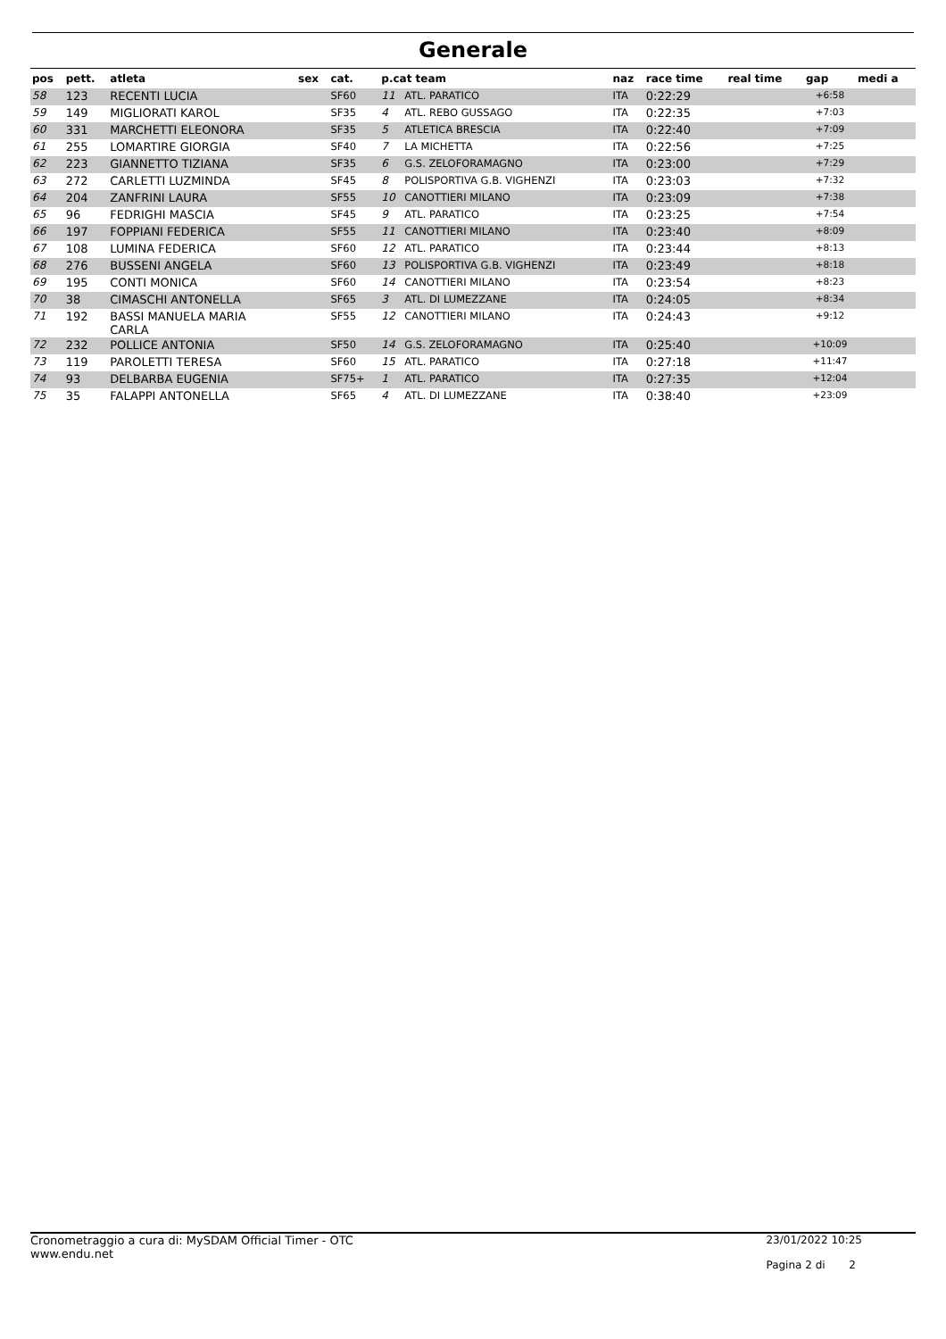Generale
| pos | pett. | atleta | sex | cat. | p.cat team | | naz | race time | real time | gap | medi a |
| --- | --- | --- | --- | --- | --- | --- | --- | --- | --- | --- | --- |
| 58 | 123 | RECENTI LUCIA | | SF60 | 11 | ATL. PARATICO | ITA | 0:22:29 | | +6:58 | |
| 59 | 149 | MIGLIORATI KAROL | | SF35 | 4 | ATL. REBO GUSSAGO | ITA | 0:22:35 | | +7:03 | |
| 60 | 331 | MARCHETTI ELEONORA | | SF35 | 5 | ATLETICA BRESCIA | ITA | 0:22:40 | | +7:09 | |
| 61 | 255 | LOMARTIRE GIORGIA | | SF40 | 7 | LA MICHETTA | ITA | 0:22:56 | | +7:25 | |
| 62 | 223 | GIANNETTO TIZIANA | | SF35 | 6 | G.S. ZELOFORAMAGNO | ITA | 0:23:00 | | +7:29 | |
| 63 | 272 | CARLETTI LUZMINDA | | SF45 | 8 | POLISPORTIVA G.B. VIGHENZI | ITA | 0:23:03 | | +7:32 | |
| 64 | 204 | ZANFRINI LAURA | | SF55 | 10 | CANOTTIERI MILANO | ITA | 0:23:09 | | +7:38 | |
| 65 | 96 | FEDRIGHI MASCIA | | SF45 | 9 | ATL. PARATICO | ITA | 0:23:25 | | +7:54 | |
| 66 | 197 | FOPPIANI FEDERICA | | SF55 | 11 | CANOTTIERI MILANO | ITA | 0:23:40 | | +8:09 | |
| 67 | 108 | LUMINA FEDERICA | | SF60 | 12 | ATL. PARATICO | ITA | 0:23:44 | | +8:13 | |
| 68 | 276 | BUSSENI ANGELA | | SF60 | 13 | POLISPORTIVA G.B. VIGHENZI | ITA | 0:23:49 | | +8:18 | |
| 69 | 195 | CONTI MONICA | | SF60 | 14 | CANOTTIERI MILANO | ITA | 0:23:54 | | +8:23 | |
| 70 | 38 | CIMASCHI ANTONELLA | | SF65 | 3 | ATL. DI LUMEZZANE | ITA | 0:24:05 | | +8:34 | |
| 71 | 192 | BASSI MANUELA MARIA CARLA | | SF55 | 12 | CANOTTIERI MILANO | ITA | 0:24:43 | | +9:12 | |
| 72 | 232 | POLLICE ANTONIA | | SF50 | 14 | G.S. ZELOFORAMAGNO | ITA | 0:25:40 | | +10:09 | |
| 73 | 119 | PAROLETTI TERESA | | SF60 | 15 | ATL. PARATICO | ITA | 0:27:18 | | +11:47 | |
| 74 | 93 | DELBARBA EUGENIA | | SF75+ | 1 | ATL. PARATICO | ITA | 0:27:35 | | +12:04 | |
| 75 | 35 | FALAPPI ANTONELLA | | SF65 | 4 | ATL. DI LUMEZZANE | ITA | 0:38:40 | | +23:09 | |
Cronometraggio a cura di: MySDAM Official Timer - OTC
www.endu.net
23/01/2022 10:25
Pagina 2 di 2